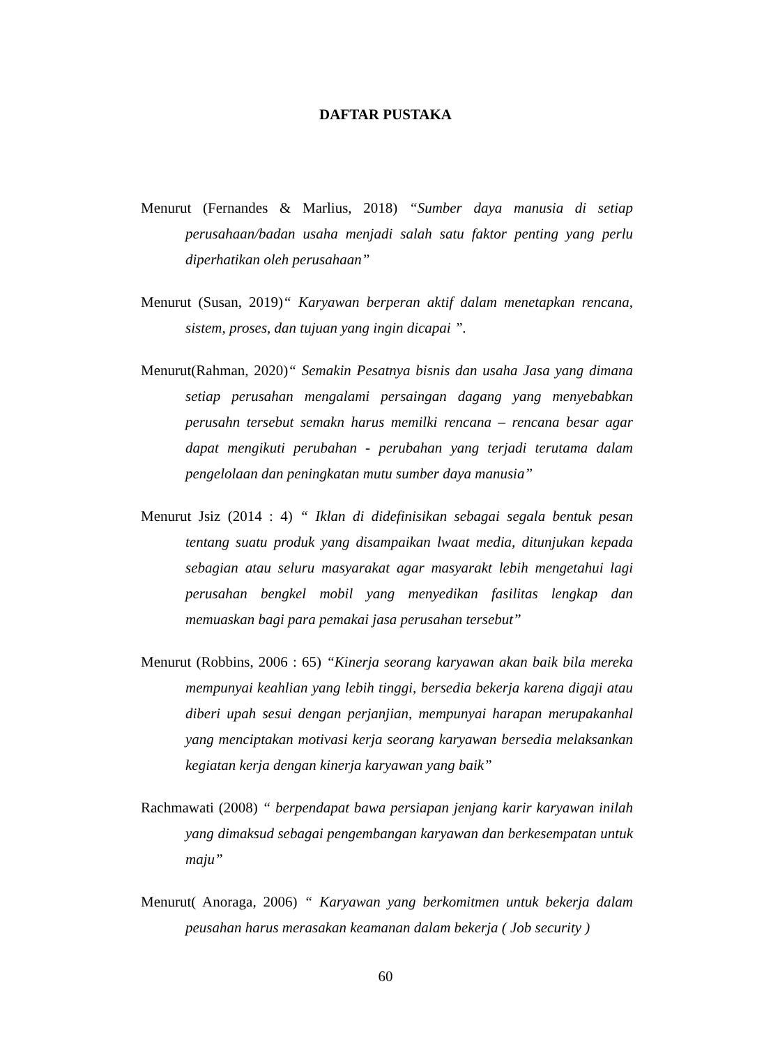DAFTAR PUSTAKA
Menurut (Fernandes & Marlius, 2018) “Sumber daya manusia di setiap perusahaan/badan usaha menjadi salah satu faktor penting yang perlu diperhatikan oleh perusahaan”
Menurut (Susan, 2019)“ Karyawan berperan aktif dalam menetapkan rencana, sistem, proses, dan tujuan yang ingin dicapai ”.
Menurut(Rahman, 2020)“ Semakin Pesatnya bisnis dan usaha Jasa yang dimana setiap perusahan mengalami persaingan dagang yang menyebabkan perusahn tersebut semakn harus memilki rencana – rencana besar agar dapat mengikuti perubahan - perubahan yang terjadi terutama dalam pengelolaan dan peningkatan mutu sumber daya manusia”
Menurut Jsiz (2014 : 4) “ Iklan di didefinisikan sebagai segala bentuk pesan tentang suatu produk yang disampaikan lwaat media, ditunjukan kepada sebagian atau seluru masyarakat agar masyarakt lebih mengetahui lagi perusahan bengkel mobil yang menyedikan fasilitas lengkap dan memuaskan bagi para pemakai jasa perusahan tersebut”
Menurut (Robbins, 2006 : 65) “Kinerja seorang karyawan akan baik bila mereka mempunyai keahlian yang lebih tinggi, bersedia bekerja karena digaji atau diberi upah sesui dengan perjanjian, mempunyai harapan merupakanhal yang menciptakan motivasi kerja seorang karyawan bersedia melaksankan kegiatan kerja dengan kinerja karyawan yang baik”
Rachmawati (2008) “ berpendapat bawa persiapan jenjang karir karyawan inilah yang dimaksud sebagai pengembangan karyawan dan berkesempatan untuk maju”
Menurut( Anoraga, 2006) “ Karyawan yang berkomitmen untuk bekerja dalam peusahan harus merasakan keamanan dalam bekerja ( Job security )
60